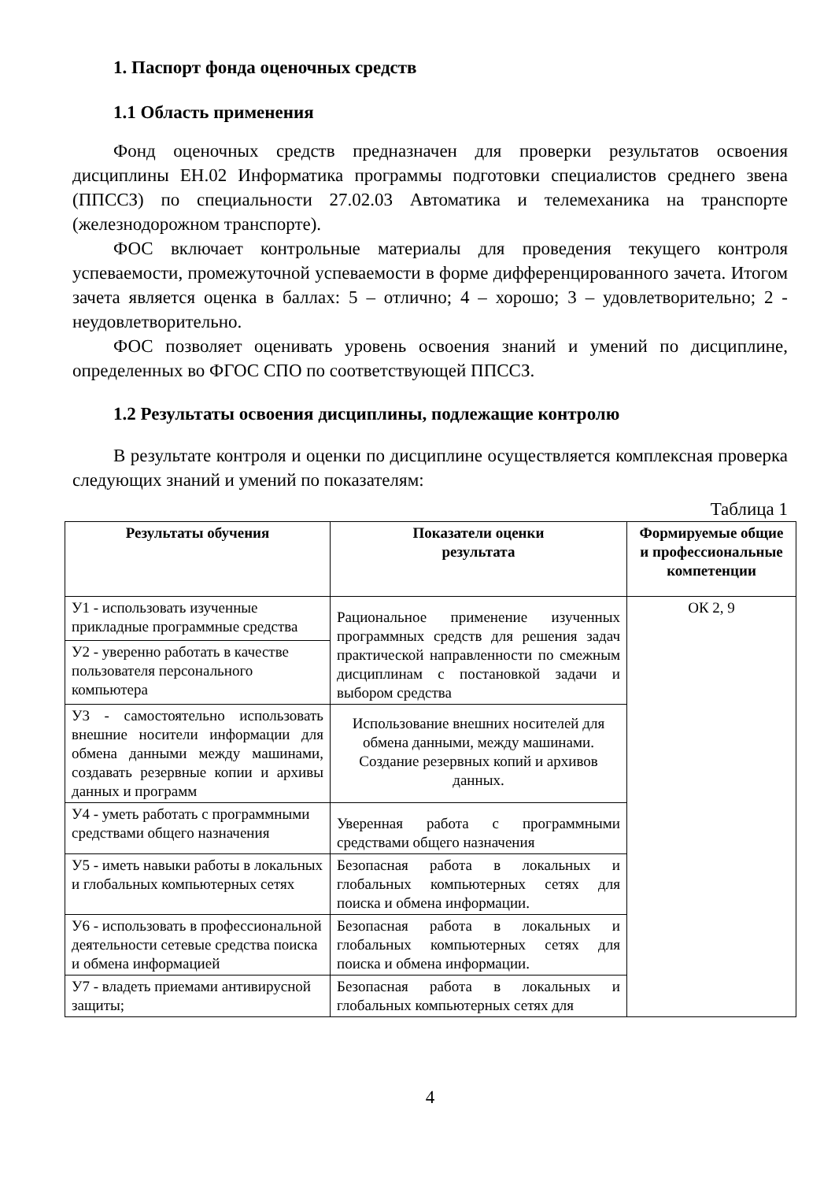1. Паспорт фонда оценочных средств
1.1 Область применения
Фонд оценочных средств предназначен для проверки результатов освоения дисциплины ЕН.02 Информатика программы подготовки специалистов среднего звена (ППССЗ) по специальности 27.02.03 Автоматика и телемеханика на транспорте (железнодорожном транспорте).
ФОС включает контрольные материалы для проведения текущего контроля успеваемости, промежуточной успеваемости в форме дифференцированного зачета. Итогом зачета является оценка в баллах: 5 – отлично; 4 – хорошо; 3 – удовлетворительно; 2 - неудовлетворительно.
ФОС позволяет оценивать уровень освоения знаний и умений по дисциплине, определенных во ФГОС СПО по соответствующей ППССЗ.
1.2 Результаты освоения дисциплины, подлежащие контролю
В результате контроля и оценки по дисциплине осуществляется комплексная проверка следующих знаний и умений по показателям:
Таблица 1
| Результаты обучения | Показатели оценки результата | Формируемые общие и профессиональные компетенции |
| --- | --- | --- |
| У1 - использовать изученные прикладные программные средства | Рациональное применение изученных программных средств для решения задач практической направленности по смежным дисциплинам с постановкой задачи и выбором средства | ОК 2, 9 |
| У2 - уверенно работать в качестве пользователя персонального компьютера | | |
| У3 - самостоятельно использовать внешние носители информации для обмена данными между машинами, создавать резервные копии и архивы данных и программ | Использование внешних носителей для обмена данными, между машинами. Создание резервных копий и архивов данных. | |
| У4 - уметь работать с программными средствами общего назначения | Уверенная работа с программными средствами общего назначения | |
| У5 - иметь навыки работы в локальных и глобальных компьютерных сетях | Безопасная работа в локальных и глобальных компьютерных сетях для поиска и обмена информации. | |
| У6 - использовать в профессиональной деятельности сетевые средства поиска и обмена информацией | Безопасная работа в локальных и глобальных компьютерных сетях для поиска и обмена информации. | |
| У7 - владеть приемами антивирусной защиты; | Безопасная работа в локальных и глобальных компьютерных сетях для | |
4